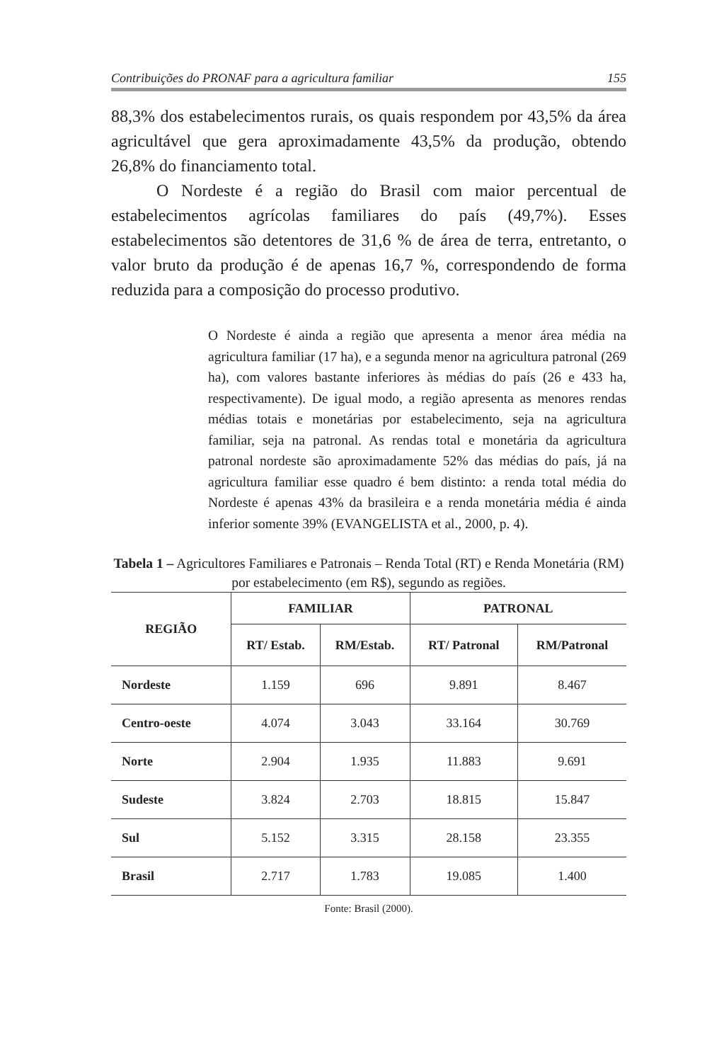Contribuições do PRONAF para a agricultura familiar 155
88,3% dos estabelecimentos rurais, os quais respondem por 43,5% da área agricultável que gera aproximadamente 43,5% da produção, obtendo 26,8% do financiamento total.
O Nordeste é a região do Brasil com maior percentual de estabelecimentos agrícolas familiares do país (49,7%). Esses estabelecimentos são detentores de 31,6 % de área de terra, entretanto, o valor bruto da produção é de apenas 16,7 %, correspondendo de forma reduzida para a composição do processo produtivo.
O Nordeste é ainda a região que apresenta a menor área média na agricultura familiar (17 ha), e a segunda menor na agricultura patronal (269 ha), com valores bastante inferiores às médias do país (26 e 433 ha, respectivamente). De igual modo, a região apresenta as menores rendas médias totais e monetárias por estabelecimento, seja na agricultura familiar, seja na patronal. As rendas total e monetária da agricultura patronal nordeste são aproximadamente 52% das médias do país, já na agricultura familiar esse quadro é bem distinto: a renda total média do Nordeste é apenas 43% da brasileira e a renda monetária média é ainda inferior somente 39% (EVANGELISTA et al., 2000, p. 4).
Tabela 1 – Agricultores Familiares e Patronais – Renda Total (RT) e Renda Monetária (RM) por estabelecimento (em R$), segundo as regiões.
| REGIÃO | FAMILIAR | | PATRONAL | |
| --- | --- | --- | --- | --- |
| | RT/ Estab. | RM/Estab. | RT/ Patronal | RM/Patronal |
| Nordeste | 1.159 | 696 | 9.891 | 8.467 |
| Centro-oeste | 4.074 | 3.043 | 33.164 | 30.769 |
| Norte | 2.904 | 1.935 | 11.883 | 9.691 |
| Sudeste | 3.824 | 2.703 | 18.815 | 15.847 |
| Sul | 5.152 | 3.315 | 28.158 | 23.355 |
| Brasil | 2.717 | 1.783 | 19.085 | 1.400 |
Fonte: Brasil (2000).